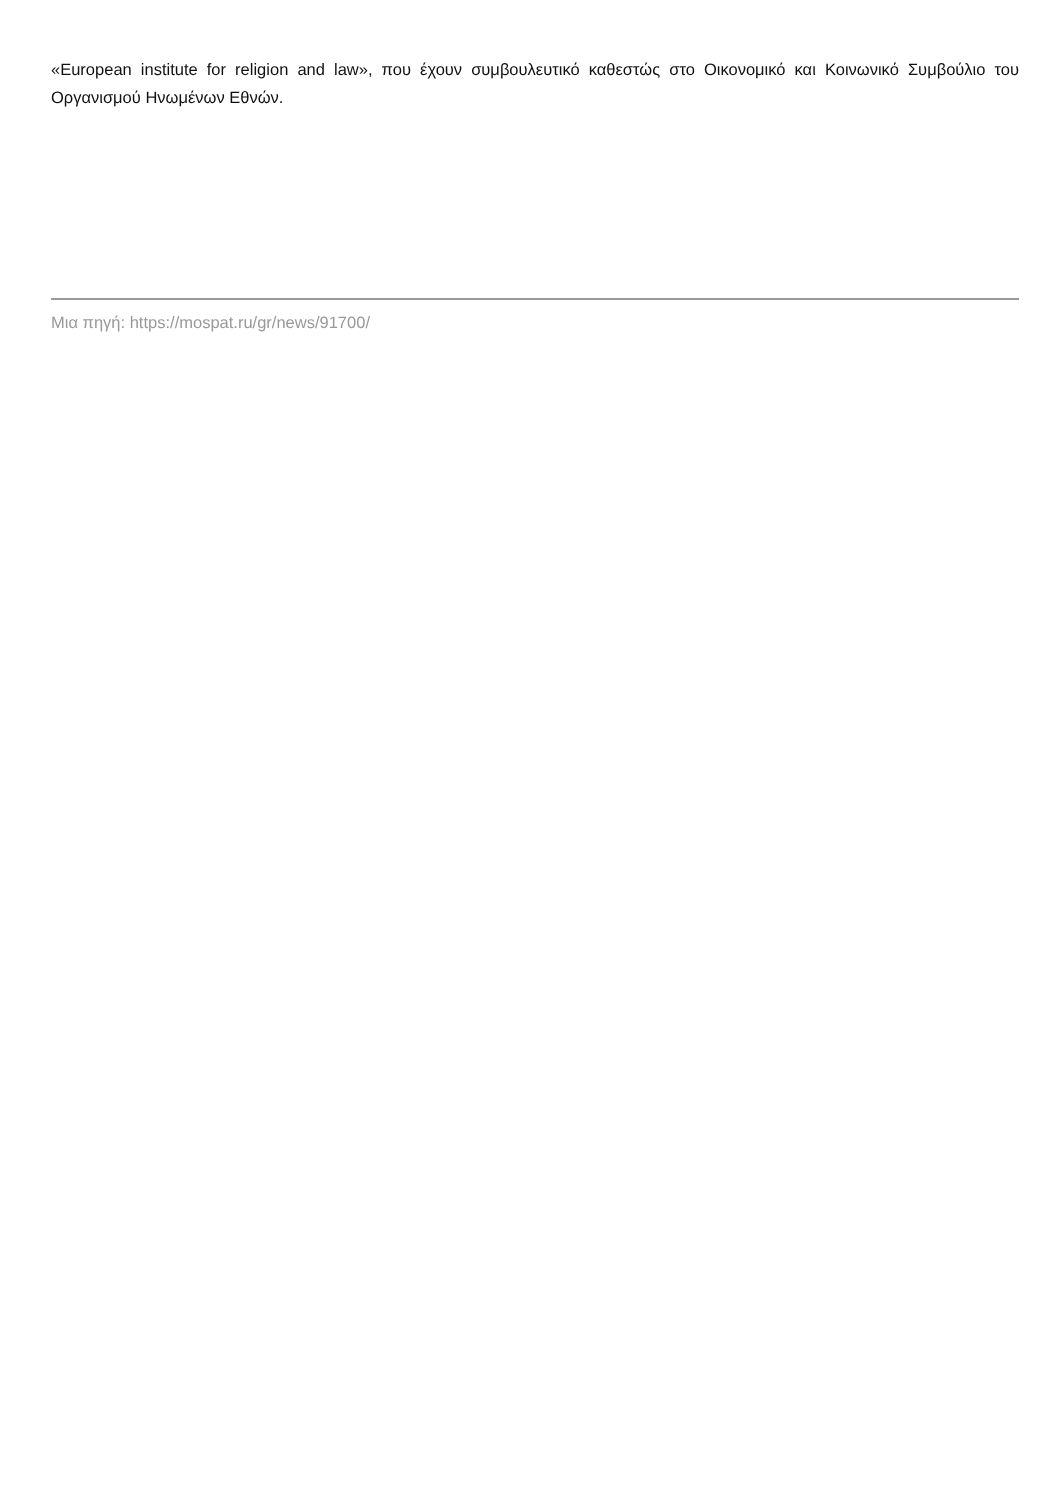«European institute for religion and law», που έχουν συμβουλευτικό καθεστώς στο Οικονομικό και Κοινωνικό Συμβούλιο του Οργανισμού Ηνωμένων Εθνών.
Μια πηγή: https://mospat.ru/gr/news/91700/